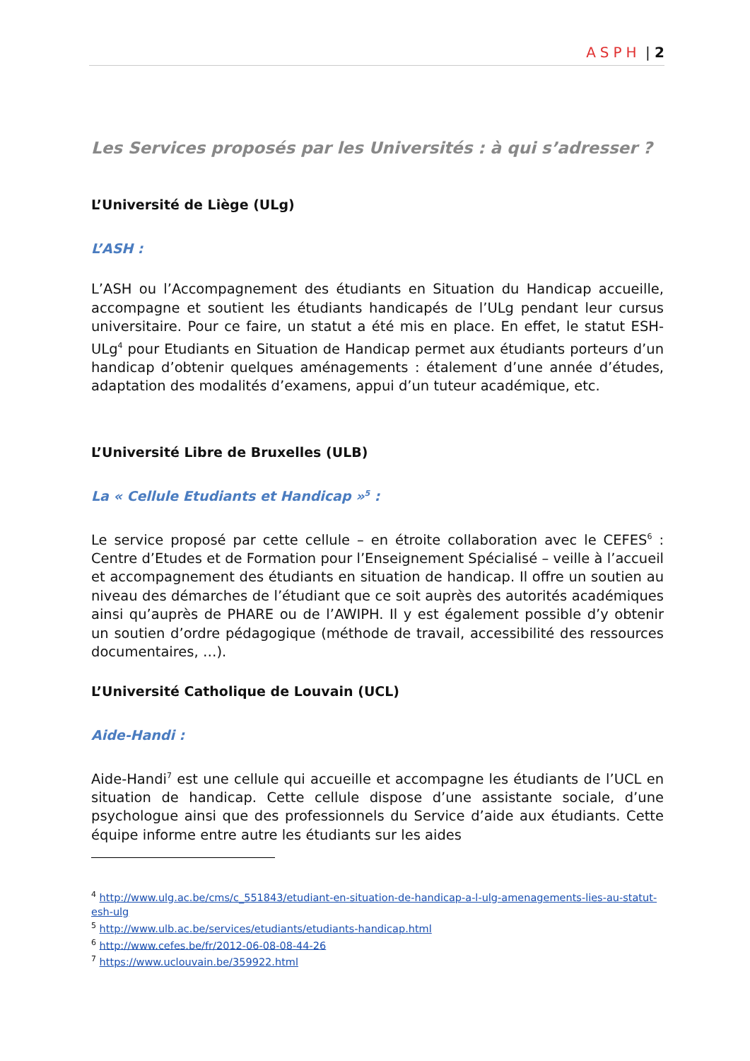ASPH | 2
Les Services proposés par les Universités : à qui s’adresser ?
L’Université de Liège (ULg)
L’ASH :
L’ASH ou l’Accompagnement des étudiants en Situation du Handicap accueille, accompagne et soutient les étudiants handicapés de l’ULg pendant leur cursus universitaire. Pour ce faire, un statut a été mis en place. En effet, le statut ESH-ULg<sup>4</sup> pour Etudiants en Situation de Handicap permet aux étudiants porteurs d’un handicap d’obtenir quelques aménagements : étalement d’une année d’études, adaptation des modalités d’examens, appui d’un tuteur académique, etc.
L’Université Libre de Bruxelles (ULB)
La « Cellule Etudiants et Handicap »<sup>5</sup> :
Le service proposé par cette cellule – en étroite collaboration avec le CEFES<sup>6</sup> : Centre d’Etudes et de Formation pour l’Enseignement Spécialisé – veille à l’accueil et accompagnement des étudiants en situation de handicap. Il offre un soutien au niveau des démarches de l’étudiant que ce soit auprès des autorités académiques ainsi qu’auprès de PHARE ou de l’AWIPH. Il y est également possible d’y obtenir un soutien d’ordre pédagogique (méthode de travail, accessibilité des ressources documentaires, …).
L’Université Catholique de Louvain (UCL)
Aide-Handi :
Aide-Handi<sup>7</sup> est une cellule qui accueille et accompagne les étudiants de l’UCL en situation de handicap. Cette cellule dispose d’une assistante sociale, d’une psychologue ainsi que des professionnels du Service d’aide aux étudiants. Cette équipe informe entre autre les étudiants sur les aides
<sup>4</sup> http://www.ulg.ac.be/cms/c_551843/etudiant-en-situation-de-handicap-a-l-ulg-amenagements-lies-au-statut-esh-ulg
<sup>5</sup> http://www.ulb.ac.be/services/etudiants/etudiants-handicap.html
<sup>6</sup> http://www.cefes.be/fr/2012-06-08-08-44-26
<sup>7</sup> https://www.uclouvain.be/359922.html